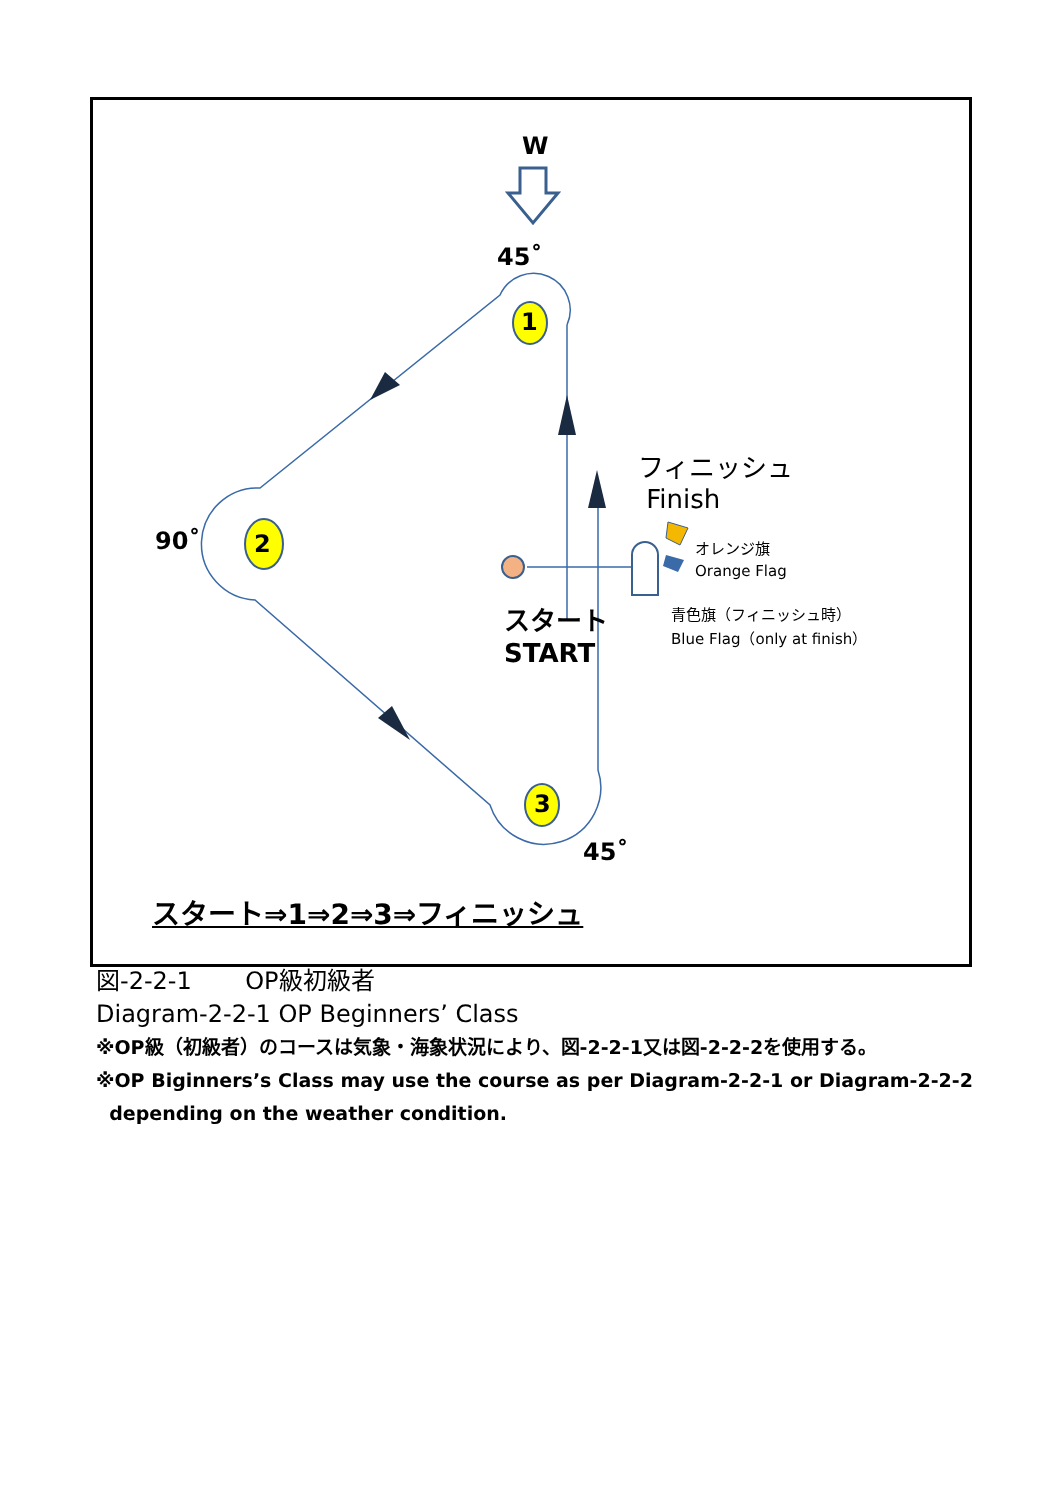W
45˚
1
90˚ 2
3
45˚
フィニッシュ
Finish
オレンジ旗
Orange Flag
青色旗（フィニッシュ時）
Blue Flag（only at finish）
スタート
START
スタート⇒1⇒2⇒3⇒フィニッシュ
図-2-2-1 OP級初級者
Diagram-2-2-1 OP Beginners’ Class
※OP級（初級者）のコースは気象・海象状況により、図-2-2-1又は図-2-2-2を使用する。
※OP Biginners’s Class may use the course as per Diagram-2-2-1 or Diagram-2-2-2
depending on the weather condition.